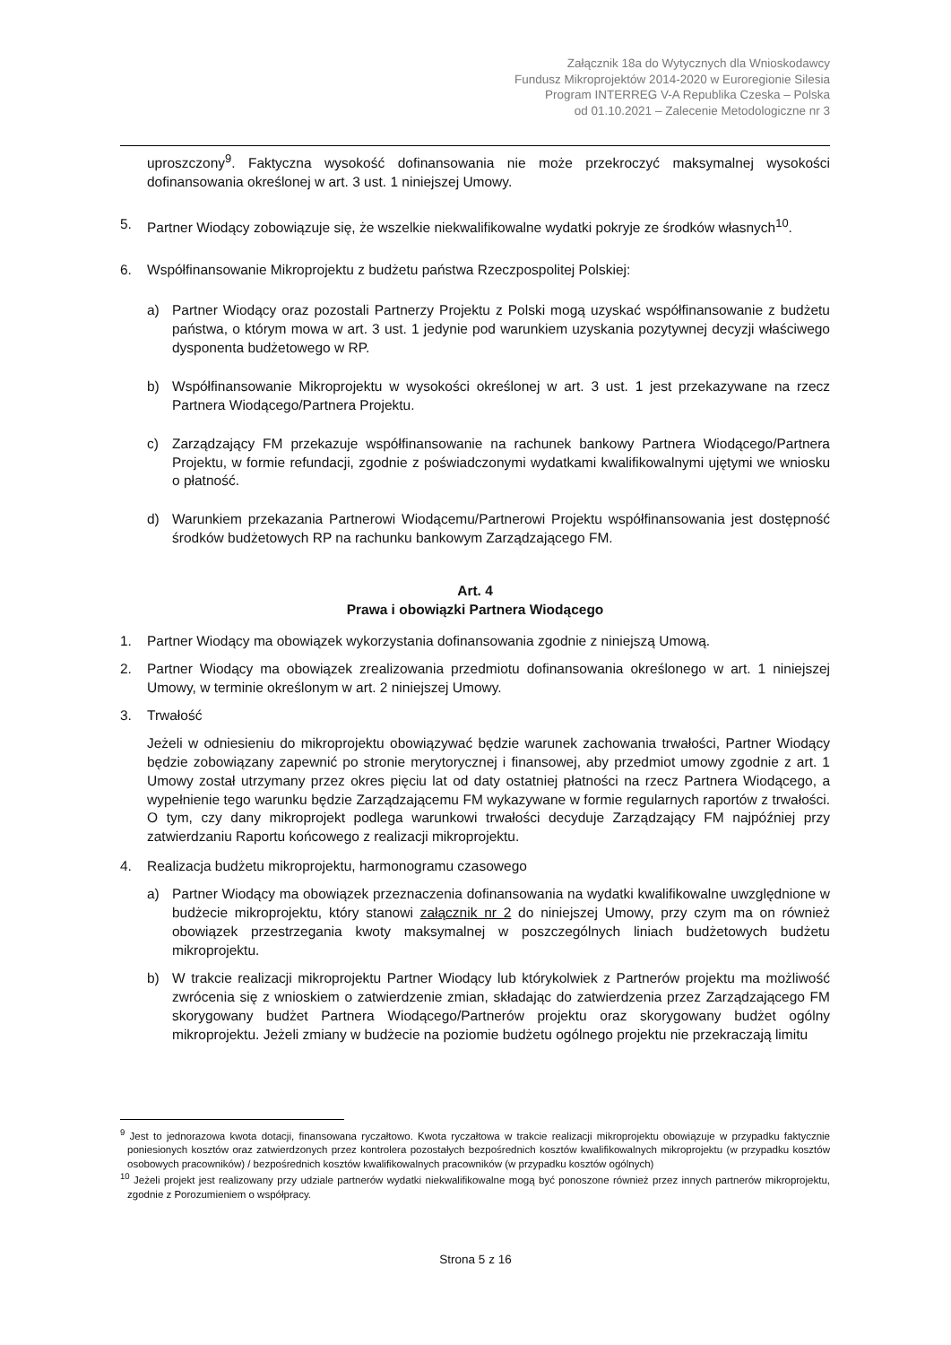Załącznik 18a do Wytycznych dla Wnioskodawcy
Fundusz Mikroprojektów 2014-2020 w Euroregionie Silesia
Program INTERREG V-A Republika Czeska – Polska
od 01.10.2021 – Zalecenie Metodologiczne nr 3
uproszczony<sup>9</sup>. Faktyczna wysokość dofinansowania nie może przekroczyć maksymalnej wysokości dofinansowania określonej w art. 3 ust. 1 niniejszej Umowy.
5. Partner Wiodący zobowiązuje się, że wszelkie niekwalifikowalne wydatki pokryje ze środków własnych<sup>10</sup>.
6. Współfinansowanie Mikroprojektu z budżetu państwa Rzeczpospolitej Polskiej:
a) Partner Wiodący oraz pozostali Partnerzy Projektu z Polski mogą uzyskać współfinansowanie z budżetu państwa, o którym mowa w art. 3 ust. 1 jedynie pod warunkiem uzyskania pozytywnej decyzji właściwego dysponenta budżetowego w RP.
b) Współfinansowanie Mikroprojektu w wysokości określonej w art. 3 ust. 1 jest przekazywane na rzecz Partnera Wiodącego/Partnera Projektu.
c) Zarządzający FM przekazuje współfinansowanie na rachunek bankowy Partnera Wiodącego/Partnera Projektu, w formie refundacji, zgodnie z poświadczonymi wydatkami kwalifikowalnymi ujętymi we wniosku o płatność.
d) Warunkiem przekazania Partnerowi Wiodącemu/Partnerowi Projektu współfinansowania jest dostępność środków budżetowych RP na rachunku bankowym Zarządzającego FM.
Art. 4
Prawa i obowiązki Partnera Wiodącego
1. Partner Wiodący ma obowiązek wykorzystania dofinansowania zgodnie z niniejszą Umową.
2. Partner Wiodący ma obowiązek zrealizowania przedmiotu dofinansowania określonego w art. 1 niniejszej Umowy, w terminie określonym w art. 2 niniejszej Umowy.
3. Trwałość
Jeżeli w odniesieniu do mikroprojektu obowiązywać będzie warunek zachowania trwałości, Partner Wiodący będzie zobowiązany zapewnić po stronie merytorycznej i finansowej, aby przedmiot umowy zgodnie z art. 1 Umowy został utrzymany przez okres pięciu lat od daty ostatniej płatności na rzecz Partnera Wiodącego, a wypełnienie tego warunku będzie Zarządzającemu FM wykazywane w formie regularnych raportów z trwałości. O tym, czy dany mikroprojekt podlega warunkowi trwałości decyduje Zarządzający FM najpóźniej przy zatwierdzaniu Raportu końcowego z realizacji mikroprojektu.
4. Realizacja budżetu mikroprojektu, harmonogramu czasowego
a) Partner Wiodący ma obowiązek przeznaczenia dofinansowania na wydatki kwalifikowalne uwzględnione w budżecie mikroprojektu, który stanowi załącznik nr 2 do niniejszej Umowy, przy czym ma on również obowiązek przestrzegania kwoty maksymalnej w poszczególnych liniach budżetowych budżetu mikroprojektu.
b) W trakcie realizacji mikroprojektu Partner Wiodący lub którykolwiek z Partnerów projektu ma możliwość zwrócenia się z wnioskiem o zatwierdzenie zmian, składając do zatwierdzenia przez Zarządzającego FM skorygowany budżet Partnera Wiodącego/Partnerów projektu oraz skorygowany budżet ogólny mikroprojektu. Jeżeli zmiany w budżecie na poziomie budżetu ogólnego projektu nie przekraczają limitu
<sup>9</sup> Jest to jednorazowa kwota dotacji, finansowana ryczałtowo. Kwota ryczałtowa w trakcie realizacji mikroprojektu obowiązuje w przypadku faktycznie poniesionych kosztów oraz zatwierdzonych przez kontrolera pozostałych bezpośrednich kosztów kwalifikowalnych mikroprojektu (w przypadku kosztów osobowych pracowników) / bezpośrednich kosztów kwalifikowalnych pracowników (w przypadku kosztów ogólnych)
<sup>10</sup> Jeżeli projekt jest realizowany przy udziale partnerów wydatki niekwalifikowalne mogą być ponoszone również przez innych partnerów mikroprojektu, zgodnie z Porozumieniem o współpracy.
Strona 5 z 16